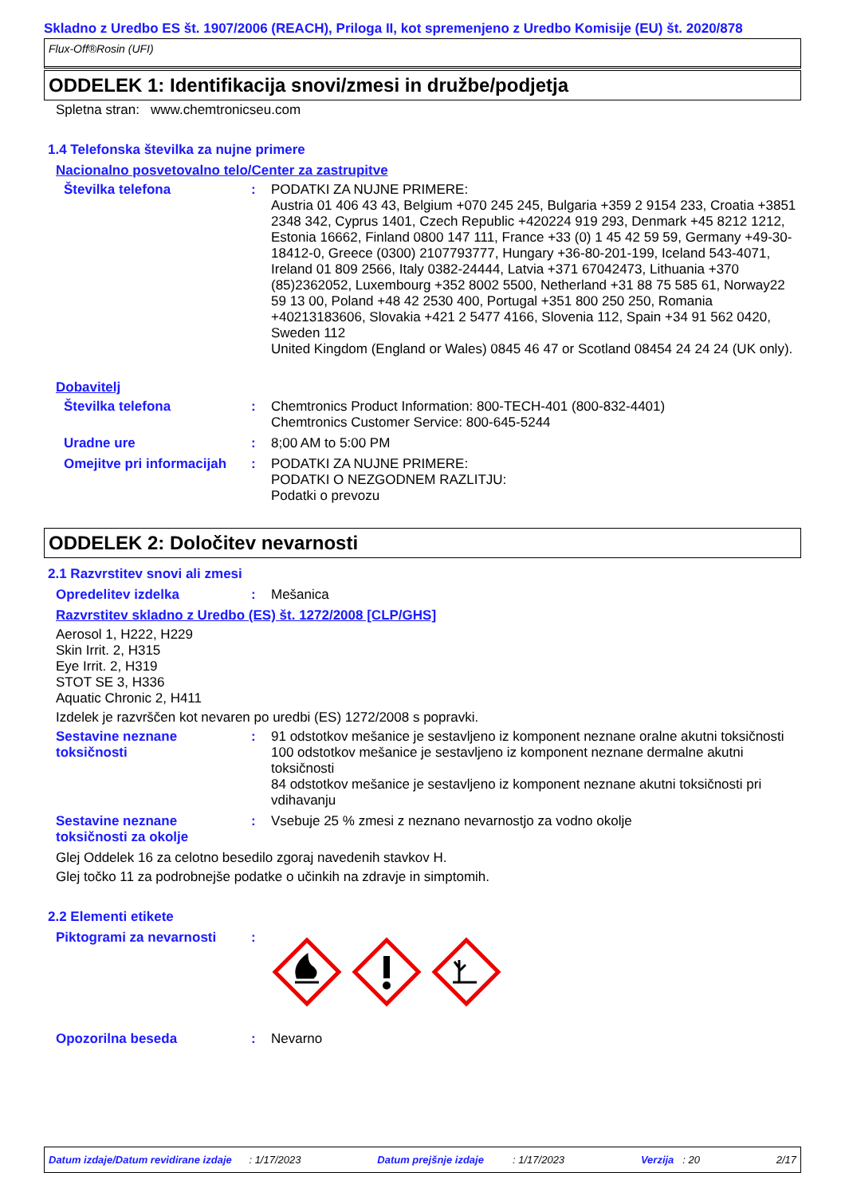Skladno z Uredbo ES št. 1907/2006 (REACH), Priloga II, kot spremenjeno z Uredbo Komisije (EU) št. 2020/878
Flux-Off®Rosin (UFI)
ODDELEK 1: Identifikacija snovi/zmesi in družbe/podjetja
Spletna stran: www.chemtronicseu.com
1.4 Telefonska številka za nujne primere
Nacionalno posvetovalno telo/Center za zastrupitve
Številka telefona : PODATKI ZA NUJNE PRIMERE:
Austria 01 406 43 43, Belgium +070 245 245, Bulgaria +359 2 9154 233, Croatia +3851 2348 342, Cyprus 1401, Czech Republic +420224 919 293, Denmark +45 8212 1212, Estonia 16662, Finland 0800 147 111, France +33 (0) 1 45 42 59 59, Germany +49-30-18412-0, Greece (0300) 2107793777, Hungary +36-80-201-199, Iceland 543-4071, Ireland 01 809 2566, Italy 0382-24444, Latvia +371 67042473, Lithuania +370 (85)2362052, Luxembourg +352 8002 5500, Netherland +31 88 75 585 61, Norway22 59 13 00, Poland +48 42 2530 400, Portugal +351 800 250 250, Romania +40213183606, Slovakia +421 2 5477 4166, Slovenia 112, Spain +34 91 562 0420, Sweden 112
United Kingdom (England or Wales) 0845 46 47 or Scotland 08454 24 24 24 (UK only).
Dobavitelj
Številka telefona : Chemtronics Product Information: 800-TECH-401 (800-832-4401)
Chemtronics Customer Service: 800-645-5244
Uradne ure : 8;00 AM to 5:00 PM
Omejitve pri informacijah
: PODATKI ZA NUJNE PRIMERE:
PODATKI O NEZGODNEM RAZLITJU:
Podatki o prevozu
ODDELEK 2: Določitev nevarnosti
2.1 Razvrstitev snovi ali zmesi
Opredelitev izdelka : Mešanica
Razvrstitev skladno z Uredbo (ES) št. 1272/2008 [CLP/GHS]
Aerosol 1, H222, H229
Skin Irrit. 2, H315
Eye Irrit. 2, H319
STOT SE 3, H336
Aquatic Chronic 2, H411
Izdelek je razvrščen kot nevaren po uredbi (ES) 1272/2008 s popravki.
Sestavine neznane toksičnosti
: 91 odstotkov mešanice je sestavljeno iz komponent neznane oralne akutni toksičnosti
100 odstotkov mešanice je sestavljeno iz komponent neznane dermalne akutni toksičnosti
84 odstotkov mešanice je sestavljeno iz komponent neznane akutni toksičnosti pri vdihavanju
Sestavine neznane toksičnosti za okolje
: Vsebuje 25 % zmesi z neznano nevarnostjo za vodno okolje
Glej Oddelek 16 za celotno besedilo zgoraj navedenih stavkov H.
Glej točko 11 za podrobnejše podatke o učinkih na zdravje in simptomih.
2.2 Elementi etikete
Piktogrami za nevarnosti :
Opozorilna beseda : Nevarno
Datum izdaje/Datum revidirane izdaje : 1/17/2023 Datum prejšnje izdaje : 1/17/2023 Verzija : 20 2/17